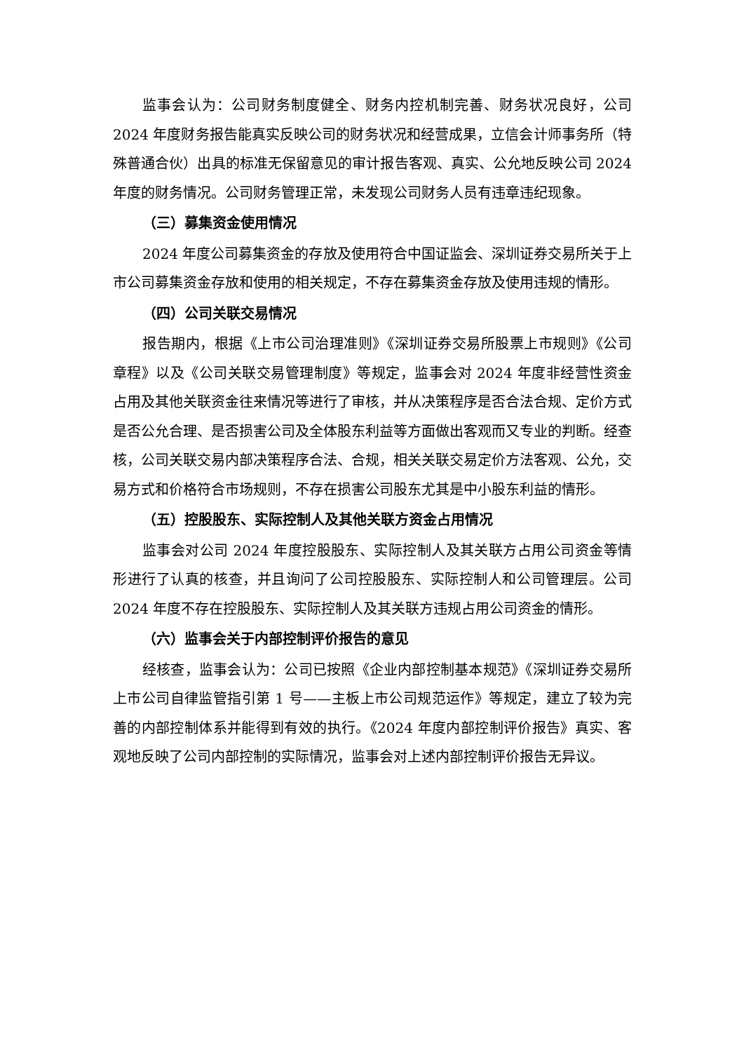监事会认为：公司财务制度健全、财务内控机制完善、财务状况良好，公司2024 年度财务报告能真实反映公司的财务状况和经营成果，立信会计师事务所（特殊普通合伙）出具的标准无保留意见的审计报告客观、真实、公允地反映公司 2024 年度的财务情况。公司财务管理正常，未发现公司财务人员有违章违纪现象。
（三）募集资金使用情况
2024 年度公司募集资金的存放及使用符合中国证监会、深圳证券交易所关于上市公司募集资金存放和使用的相关规定，不存在募集资金存放及使用违规的情形。
（四）公司关联交易情况
报告期内，根据《上市公司治理准则》《深圳证券交易所股票上市规则》《公司章程》以及《公司关联交易管理制度》等规定，监事会对 2024 年度非经营性资金占用及其他关联资金往来情况等进行了审核，并从决策程序是否合法合规、定价方式是否公允合理、是否损害公司及全体股东利益等方面做出客观而又专业的判断。经查核，公司关联交易内部决策程序合法、合规，相关关联交易定价方法客观、公允，交易方式和价格符合市场规则，不存在损害公司股东尤其是中小股东利益的情形。
（五）控股股东、实际控制人及其他关联方资金占用情况
监事会对公司 2024 年度控股股东、实际控制人及其关联方占用公司资金等情形进行了认真的核查，并且询问了公司控股股东、实际控制人和公司管理层。公司 2024 年度不存在控股股东、实际控制人及其关联方违规占用公司资金的情形。
（六）监事会关于内部控制评价报告的意见
经核查，监事会认为：公司已按照《企业内部控制基本规范》《深圳证券交易所上市公司自律监管指引第 1 号——主板上市公司规范运作》等规定，建立了较为完善的内部控制体系并能得到有效的执行。《2024 年度内部控制评价报告》真实、客观地反映了公司内部控制的实际情况，监事会对上述内部控制评价报告无异议。